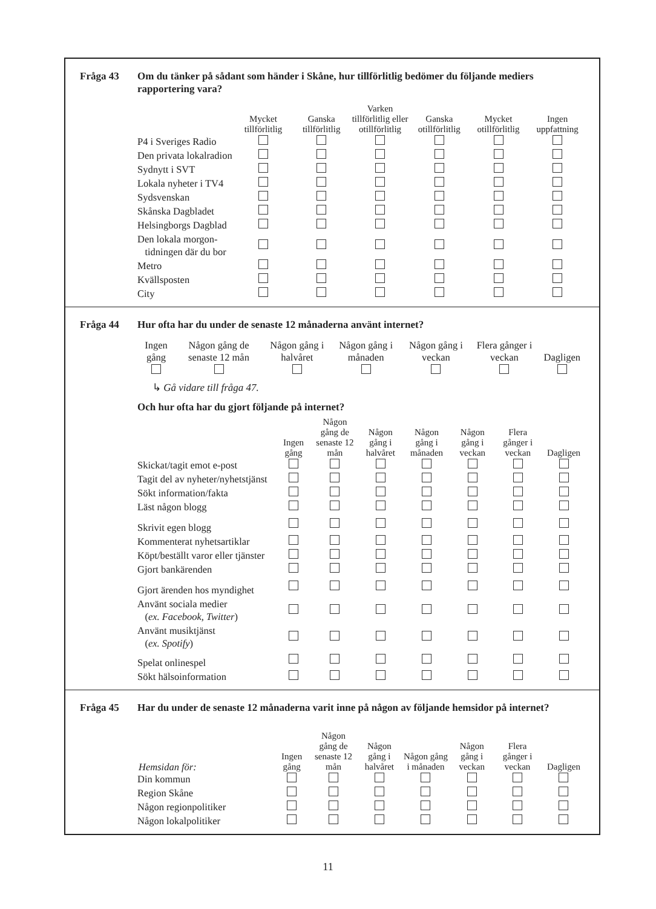Fråga 43 Om du tänker på sådant som händer i Skåne, hur tillförlitlig bedömer du följande mediers rapportering vara?
| | Mycket tillförlitlig | Ganska tillförlitlig | Varken tillförlitlig eller otillförlitlig | Ganska otillförlitlig | Mycket otillförlitlig | Ingen uppfattning |
| --- | --- | --- | --- | --- | --- | --- |
| P4 i Sveriges Radio | | | | | | |
| Den privata lokalradion | | | | | | |
| Sydnytt i SVT | | | | | | |
| Lokala nyheter i TV4 | | | | | | |
| Sydsvenskan | | | | | | |
| Skånska Dagbladet | | | | | | |
| Helsingborgs Dagblad | | | | | | |
| Den lokala morgon- tidningen där du bor | | | | | | |
| Metro | | | | | | |
| Kvällsposten | | | | | | |
| City | | | | | | |
Fråga 44 Hur ofta har du under de senaste 12 månaderna använt internet?
| Ingen gång | Någon gång de senaste 12 mån | Någon gång i halvåret | Någon gång i månaden | Någon gång i veckan | Flera gånger i veckan | Dagligen |
| --- | --- | --- | --- | --- | --- | --- |
↳ Gå vidare till fråga 47.
Och hur ofta har du gjort följande på internet?
| | Ingen gång | Någon gång de senaste 12 mån | Någon gång i halvåret | Någon gång i månaden | Någon gång i veckan | Flera gånger i veckan | Dagligen |
| --- | --- | --- | --- | --- | --- | --- | --- |
| Skickat/tagit emot e-post | | | | | | | |
| Tagit del av nyheter/nyhetstjänst | | | | | | | |
| Sökt information/fakta | | | | | | | |
| Läst någon blogg | | | | | | | |
| Skrivit egen blogg | | | | | | | |
| Kommenterat nyhetsartiklar | | | | | | | |
| Köpt/beställt varor eller tjänster | | | | | | | |
| Gjort bankärenden | | | | | | | |
| Gjort ärenden hos myndighet | | | | | | | |
| Använt sociala medier ( ex. Facebook, Twitter ) | | | | | | | |
| Använt musiktjänst ( ex. Spotify ) | | | | | | | |
| Spelat onlinespel | | | | | | | |
| Sökt hälsoinformation | | | | | | | |
Fråga 45 Har du under de senaste 12 månaderna varit inne på någon av följande hemsidor på internet?
| Hemsidan för: | Ingen gång | Någon gång de senaste 12 mån | Någon gång i halvåret | Någon gång i månaden | Någon gång i veckan | Flera gånger i veckan | Dagligen |
| --- | --- | --- | --- | --- | --- | --- | --- |
| Din kommun | | | | | | | |
| Region Skåne | | | | | | | |
| Någon regionpolitiker | | | | | | | |
| Någon lokalpolitiker | | | | | | | |
11